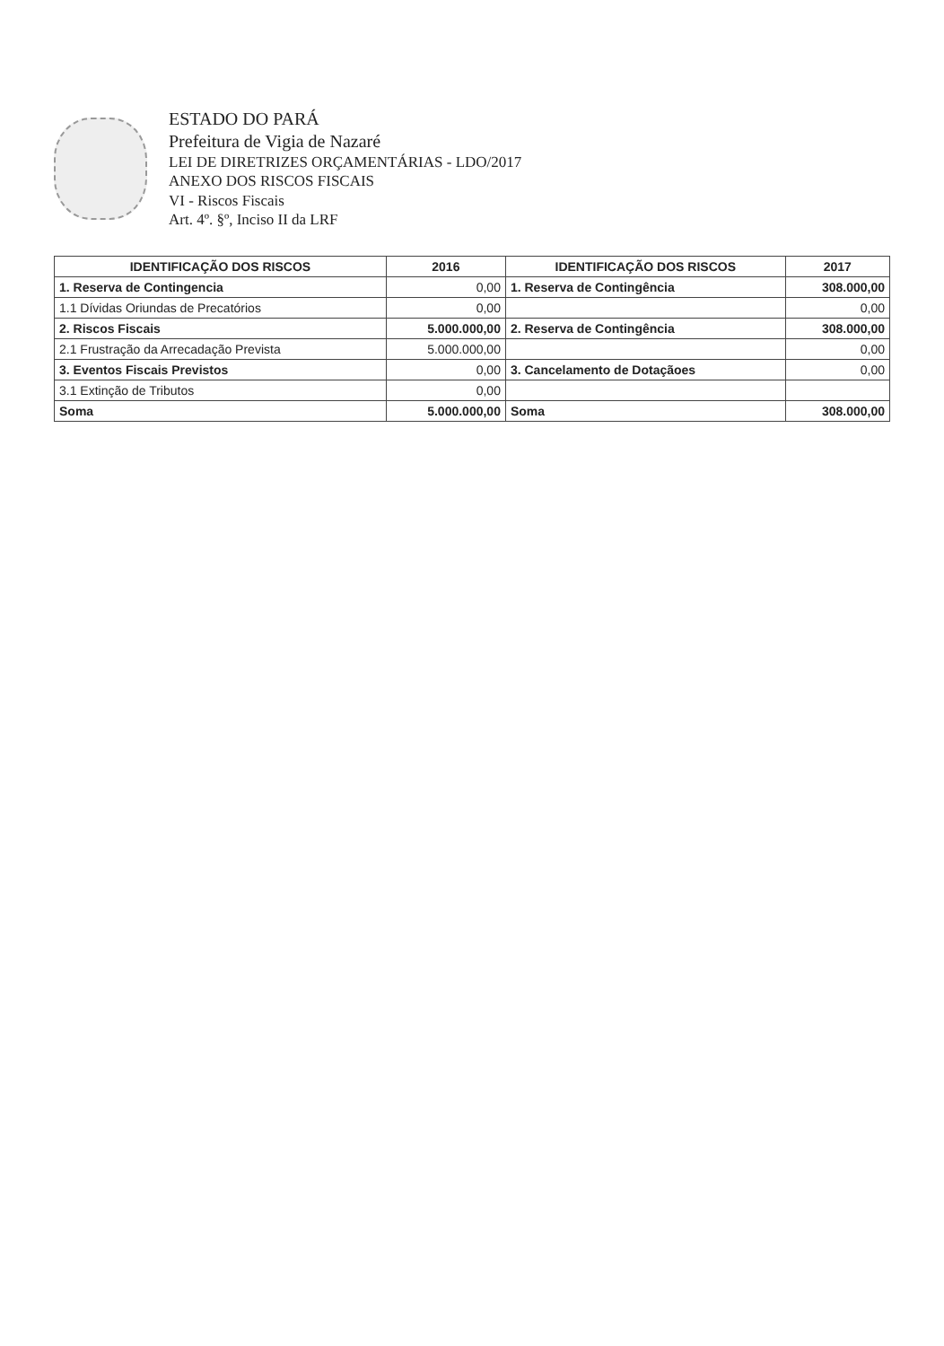ESTADO DO PARÁ
Prefeitura de Vigia de Nazaré
LEI DE DIRETRIZES ORÇAMENTÁRIAS - LDO/2017
ANEXO DOS RISCOS FISCAIS
VI - Riscos Fiscais
Art. 4º. §º, Inciso II da LRF
| IDENTIFICAÇÃO DOS RISCOS | 2016 | IDENTIFICAÇÃO DOS RISCOS | 2017 |
| --- | --- | --- | --- |
| 1. Reserva de Contingencia | 0,00 | 1. Reserva de Contingência | 308.000,00 |
| 1.1 Dívidas Oriundas de Precatórios | 0,00 | | 0,00 |
| 2. Riscos Fiscais | 5.000.000,00 | 2. Reserva de Contingência | 308.000,00 |
| 2.1 Frustração da Arrecadação Prevista | 5.000.000,00 | | 0,00 |
| 3. Eventos Fiscais Previstos | 0,00 | 3. Cancelamento de Dotaçãoes | 0,00 |
| 3.1 Extinção de Tributos | 0,00 | | |
| Soma | 5.000.000,00 | Soma | 308.000,00 |